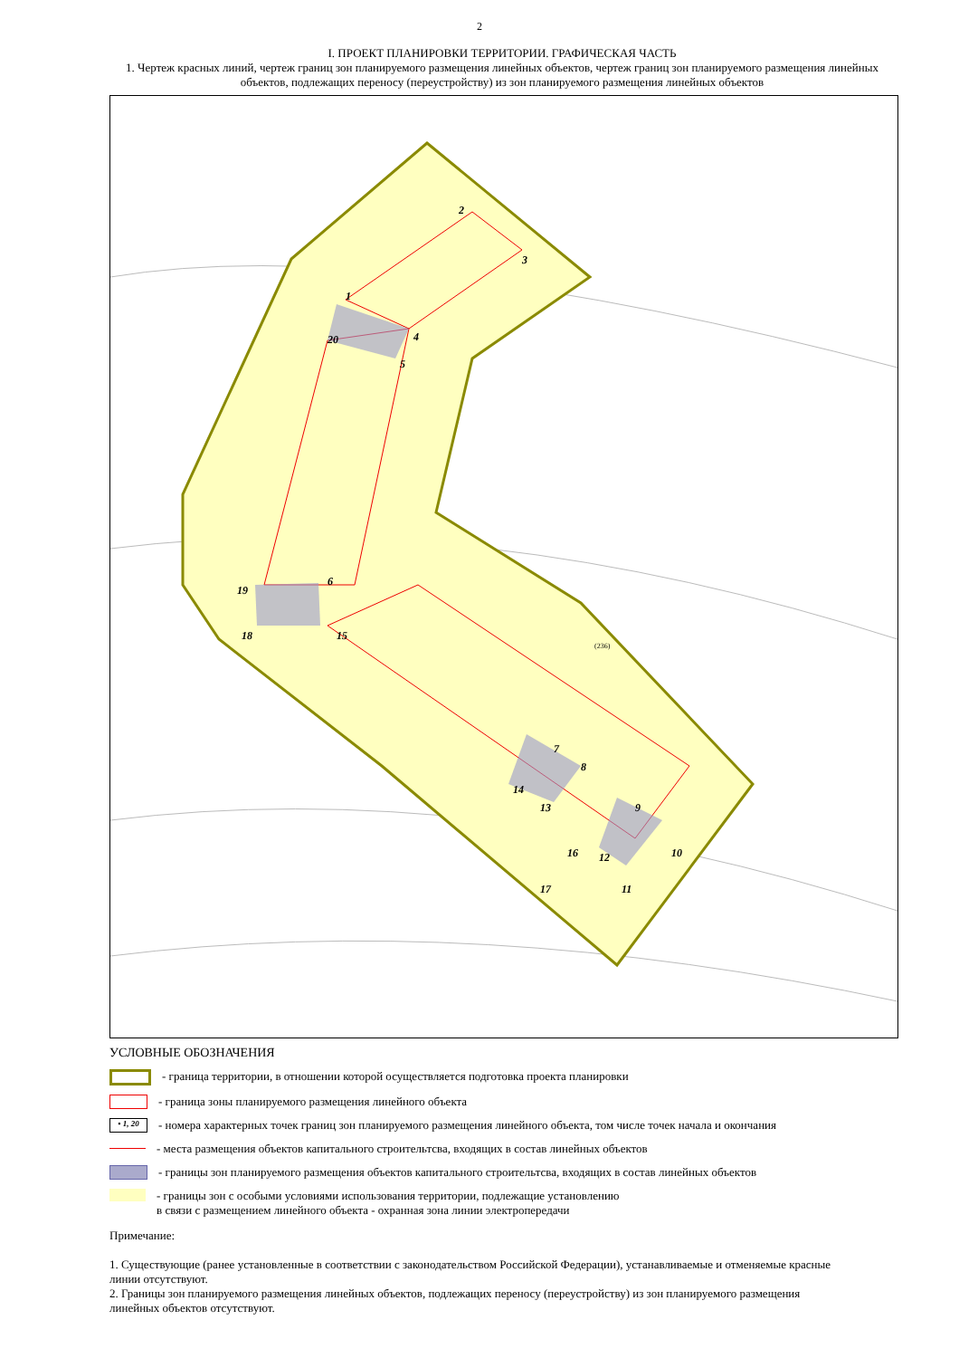2
I. ПРОЕКТ ПЛАНИРОВКИ ТЕРРИТОРИИ. ГРАФИЧЕСКАЯ ЧАСТЬ
1. Чертеж красных линий, чертеж границ зон планируемого размещения линейных объектов, чертеж границ зон планируемого размещения линейных объектов, подлежащих переносу (переустройству) из зон планируемого размещения линейных объектов
1
2
3
4
5
20
6
19
18
15
7
8
14
13
9
10
12
16
17
11
(236)
УСЛОВНЫЕ ОБОЗНАЧЕНИЯ
- граница территории, в отношении которой осуществляется подготовка проекта планировки
- граница зоны планируемого размещения линейного объекта
• 1, 20
- номера характерных точек границ зон планируемого размещения линейного объекта, том числе точек начала и окончания
- места размещения объектов капитального строительтсва, входящих в состав линейных объектов
- границы зон планируемого размещения объектов капитального строительтсва, входящих в состав линейных объектов
- границы зон с особыми условиями использования территории, подлежащие установлению
в связи с размещением линейного объекта - охранная зона линии электропередачи
Примечание:
1. Существующие (ранее установленные в соответствии с законодательством Российской Федерации), устанавливаемые и отменяемые красные линии отсутствуют.
2. Границы зон планируемого размещения линейных объектов, подлежащих переносу (переустройству) из зон планируемого размещения линейных объектов отсутствуют.